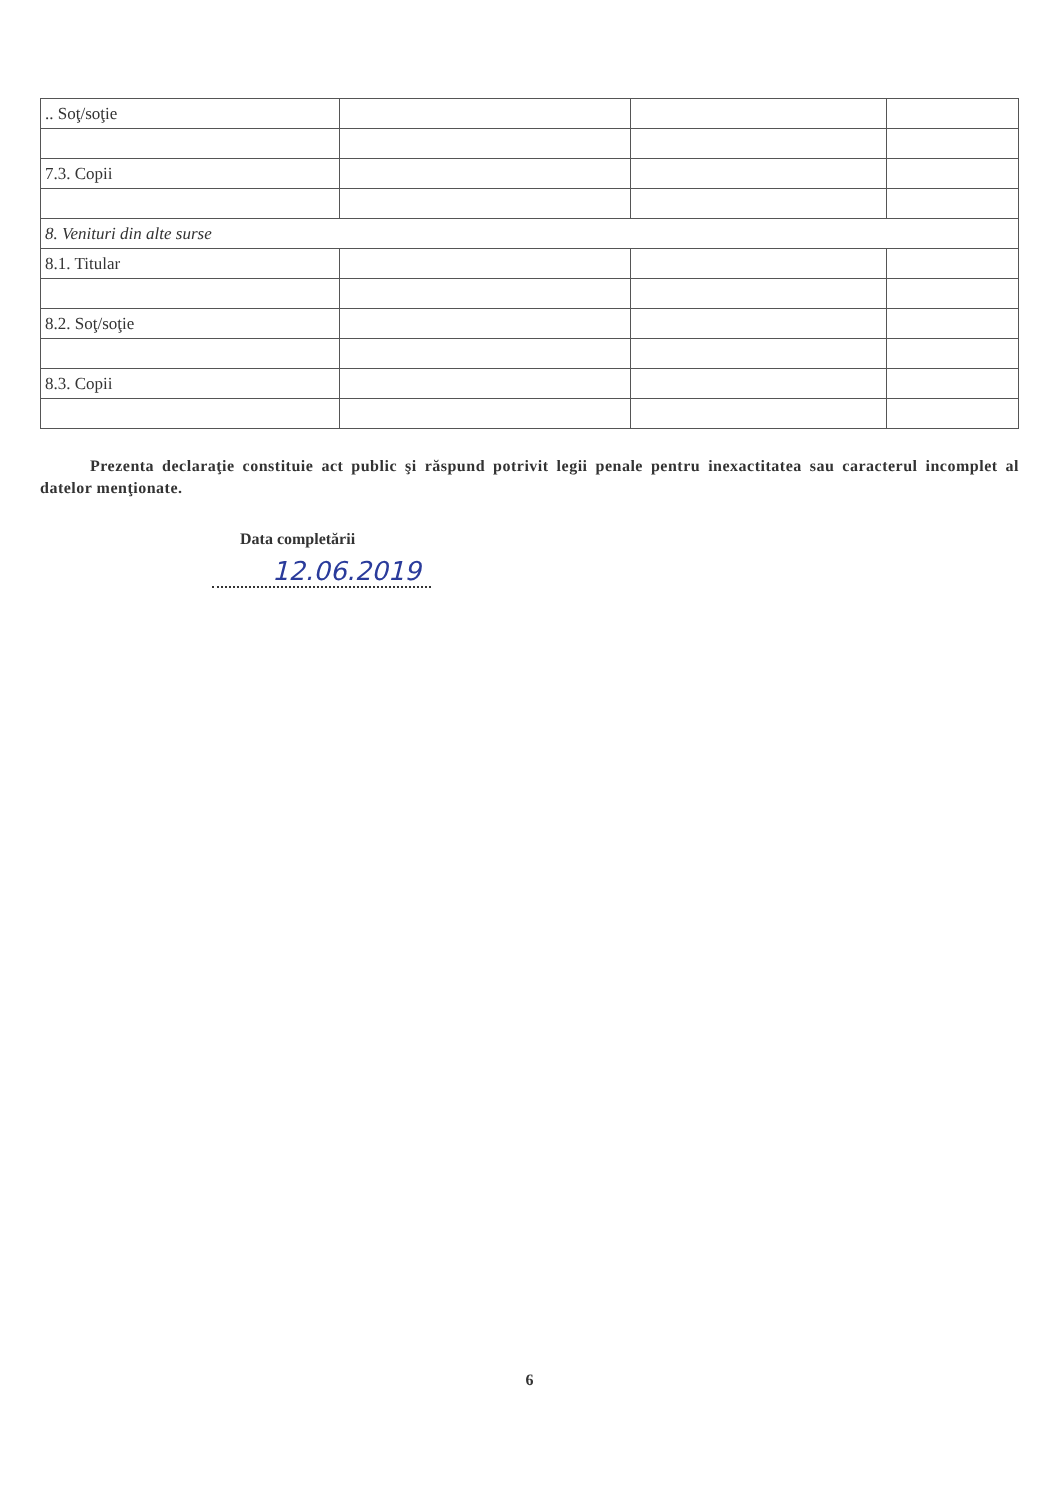| .. Soţ/soţie | | | |
| 7.3. Copii | | | |
| 8. Venituri din alte surse | | | |
| 8.1. Titular | | | |
| 8.2. Soţ/soţie | | | |
| 8.3. Copii | | | |
Prezenta declaraţie constituie act public şi răspund potrivit legii penale pentru inexactitatea sau caracterul incomplet al datelor menţionate.
Data completării
12.06.2019
6